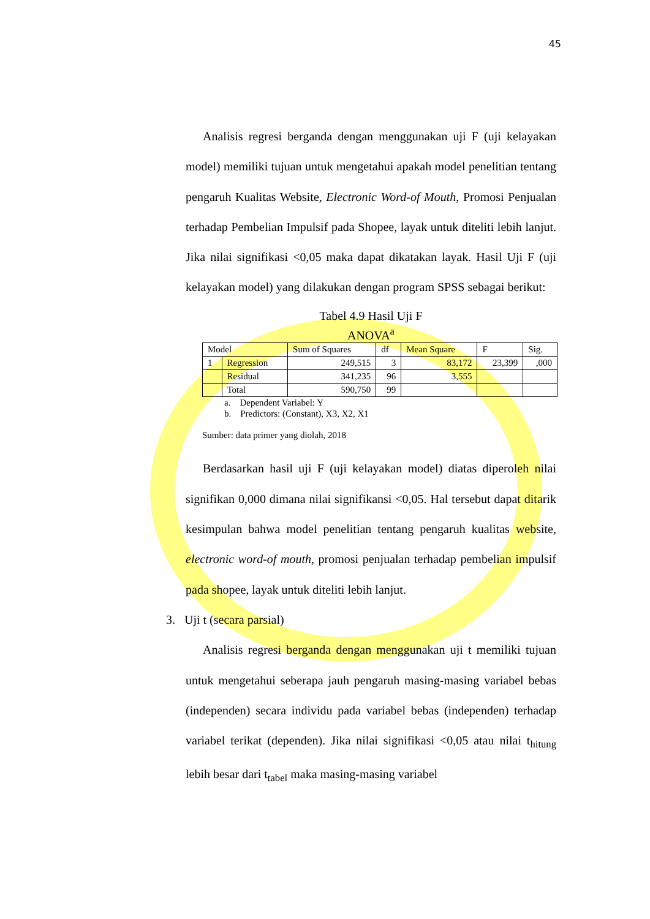45
Analisis regresi berganda dengan menggunakan uji F (uji kelayakan model) memiliki tujuan untuk mengetahui apakah model penelitian tentang pengaruh Kualitas Website, Electronic Word-of Mouth, Promosi Penjualan terhadap Pembelian Impulsif pada Shopee, layak untuk diteliti lebih lanjut. Jika nilai signifikasi <0,05 maka dapat dikatakan layak. Hasil Uji F (uji kelayakan model) yang dilakukan dengan program SPSS sebagai berikut:
Tabel 4.9 Hasil Uji F
ANOVA<sup>a</sup>
| Model | | Sum of Squares | df | Mean Square | F | Sig. |
| --- | --- | --- | --- | --- | --- | --- |
| 1 | Regression | 249,515 | 3 | 83,172 | 23,399 | ,000 |
| | Residual | 341,235 | 96 | 3,555 | | |
| | Total | 590,750 | 99 | | | |
a. Dependent Variabel: Y
b. Predictors: (Constant), X3, X2, X1
Sumber: data primer yang diolah, 2018
Berdasarkan hasil uji F (uji kelayakan model) diatas diperoleh nilai signifikan 0,000 dimana nilai signifikansi <0,05. Hal tersebut dapat ditarik kesimpulan bahwa model penelitian tentang pengaruh kualitas website, electronic word-of mouth, promosi penjualan terhadap pembelian impulsif pada shopee, layak untuk diteliti lebih lanjut.
3. Uji t (secara parsial)
Analisis regresi berganda dengan menggunakan uji t memiliki tujuan untuk mengetahui seberapa jauh pengaruh masing-masing variabel bebas (independen) secara individu pada variabel bebas (independen) terhadap variabel terikat (dependen). Jika nilai signifikasi <0,05 atau nilai t<sub>hitung</sub> lebih besar dari t<sub>tabel</sub> maka masing-masing variabel